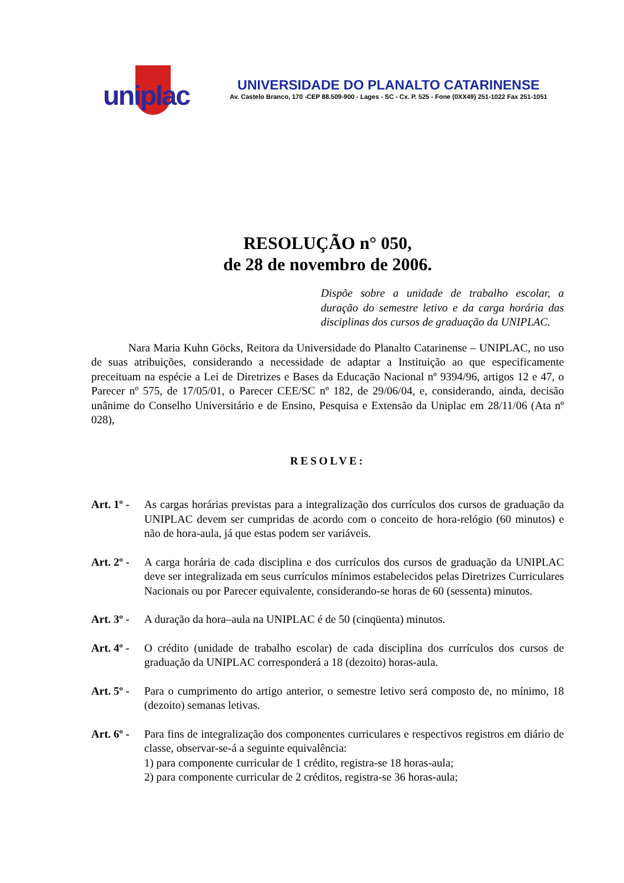uniplac
UNIVERSIDADE DO PLANALTO CATARINENSE
Av. Castelo Branco, 170 -CEP 88.509-900 - Lages - SC - Cx. P. 525 - Fone (0XX49) 251-1022 Fax 251-1051
RESOLUÇÃO n° 050,
de 28 de novembro de 2006.
Dispõe sobre a unidade de trabalho escolar, a duração do semestre letivo e da carga horária das disciplinas dos cursos de graduação da UNIPLAC.
Nara Maria Kuhn Göcks, Reitora da Universidade do Planalto Catarinense – UNIPLAC, no uso de suas atribuições, considerando a necessidade de adaptar a Instituição ao que especificamente preceituam na espécie a Lei de Diretrizes e Bases da Educação Nacional nº 9394/96, artigos 12 e 47, o Parecer nº 575, de 17/05/01, o Parecer CEE/SC nº 182, de 29/06/04, e, considerando, ainda, decisão unânime do Conselho Universitário e de Ensino, Pesquisa e Extensão da Uniplac em 28/11/06 (Ata nº 028),
RESOLVE:
Art. 1º -
As cargas horárias previstas para a integralização dos currículos dos cursos de graduação da UNIPLAC devem ser cumpridas de acordo com o conceito de hora-relógio (60 minutos) e não de hora-aula, já que estas podem ser variáveis.
Art. 2º -
A carga horária de cada disciplina e dos currículos dos cursos de graduação da UNIPLAC deve ser integralizada em seus currículos mínimos estabelecidos pelas Diretrizes Curriculares Nacionais ou por Parecer equivalente, considerando-se horas de 60 (sessenta) minutos.
Art. 3º -
A duração da hora–aula na UNIPLAC é de 50 (cinqüenta) minutos.
Art. 4º -
O crédito (unidade de trabalho escolar) de cada disciplina dos currículos dos cursos de graduação da UNIPLAC corresponderá a 18 (dezoito) horas-aula.
Art. 5º -
Para o cumprimento do artigo anterior, o semestre letivo será composto de, no mínimo, 18 (dezoito) semanas letivas.
Art. 6º -
Para fins de integralização dos componentes curriculares e respectivos registros em diário de classe, observar-se-á a seguinte equivalência:
1) para componente curricular de 1 crédito, registra-se 18 horas-aula;
2) para componente curricular de 2 créditos, registra-se 36 horas-aula;